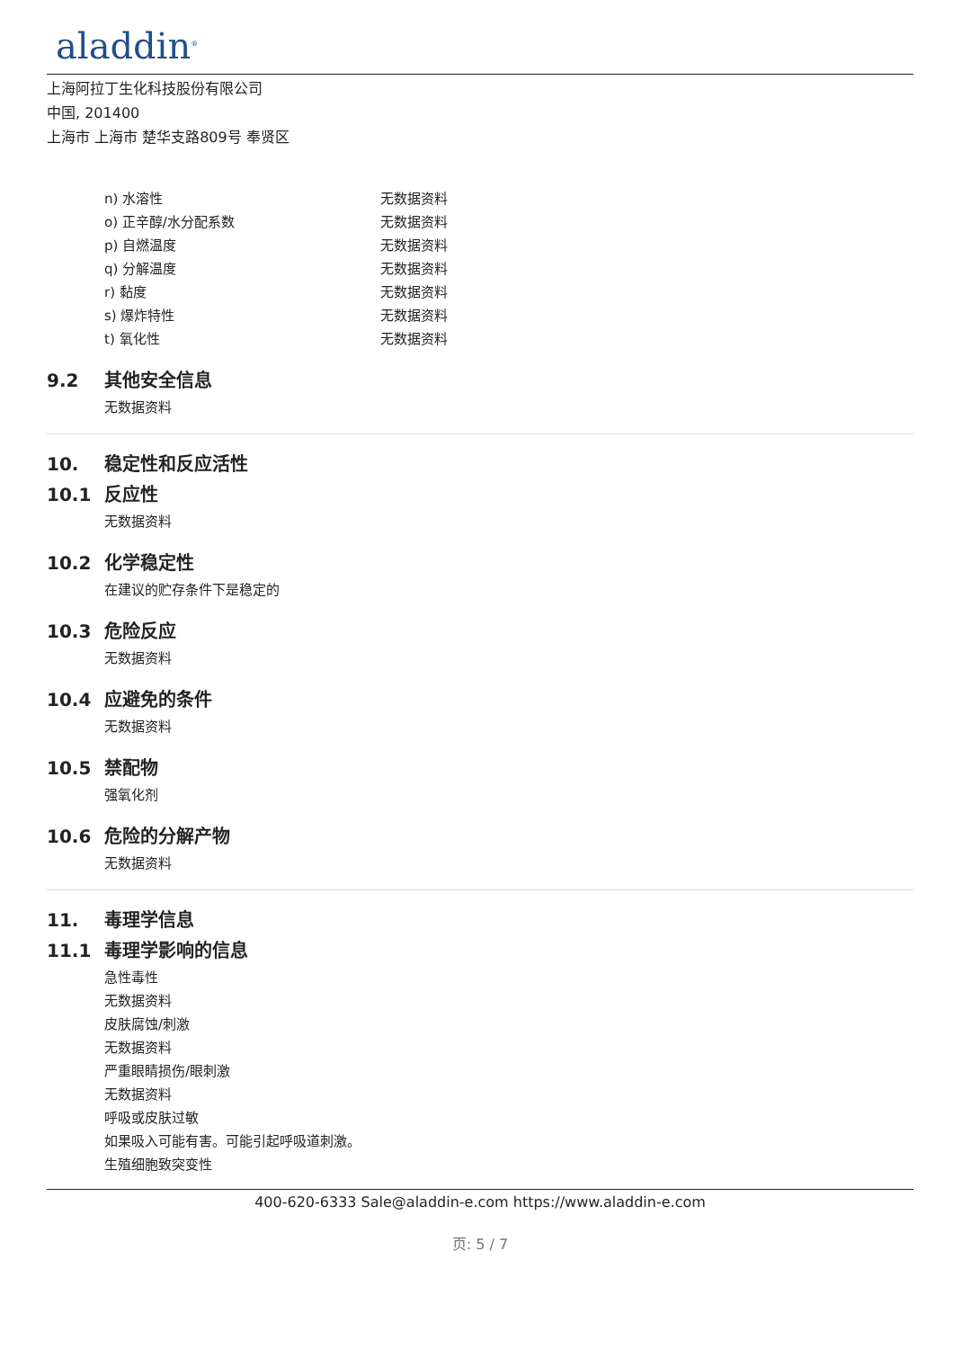aladdin<sup>®</sup>
上海阿拉丁生化科技股份有限公司
中国, 201400
上海市 上海市 楚华支路809号 奉贤区
n) 水溶性 无数据资料
o) 正辛醇/水分配系数 无数据资料
p) 自燃温度 无数据资料
q) 分解温度 无数据资料
r) 黏度 无数据资料
s) 爆炸特性 无数据资料
t) 氧化性 无数据资料
9.2 其他安全信息
无数据资料
10. 稳定性和反应活性
10.1 反应性
无数据资料
10.2 化学稳定性
在建议的贮存条件下是稳定的
10.3 危险反应
无数据资料
10.4 应避免的条件
无数据资料
10.5 禁配物
强氧化剂
10.6 危险的分解产物
无数据资料
11. 毒理学信息
11.1 毒理学影响的信息
急性毒性
无数据资料
皮肤腐蚀/刺激
无数据资料
严重眼睛损伤/眼刺激
无数据资料
呼吸或皮肤过敏
如果吸入可能有害。可能引起呼吸道刺激。
生殖细胞致突变性
400-620-6333 Sale@aladdin-e.com https://www.aladdin-e.com
页: 5 / 7